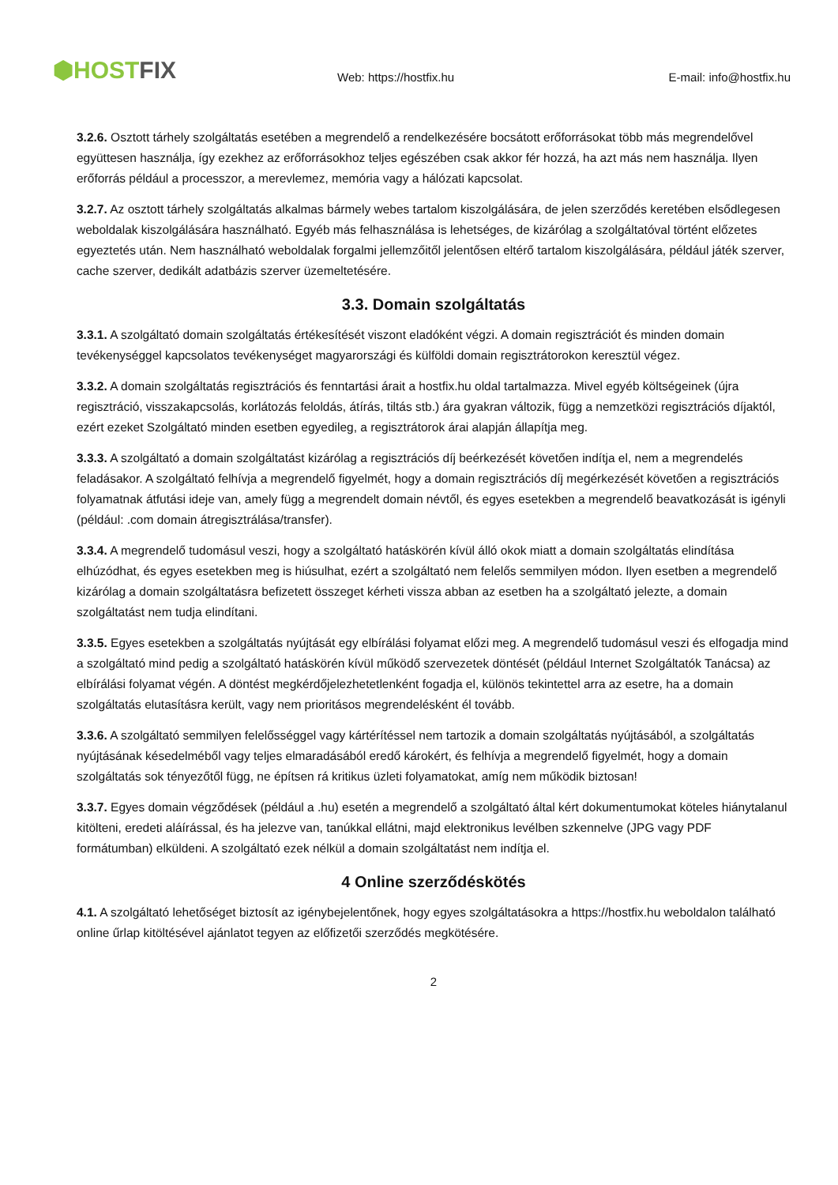⬢HOSTFIX
Web: https://hostfix.hu
E-mail: info@hostfix.hu
3.2.6. Osztott tárhely szolgáltatás esetében a megrendelő a rendelkezésére bocsátott erőforrásokat több más megrendelővel együttesen használja, így ezekhez az erőforrásokhoz teljes egészében csak akkor fér hozzá, ha azt más nem használja. Ilyen erőforrás például a processzor, a merevlemez, memória vagy a hálózati kapcsolat.
3.2.7. Az osztott tárhely szolgáltatás alkalmas bármely webes tartalom kiszolgálására, de jelen szerződés keretében elsődlegesen weboldalak kiszolgálására használható. Egyéb más felhasználása is lehetséges, de kizárólag a szolgáltatóval történt előzetes egyeztetés után. Nem használható weboldalak forgalmi jellemzőitől jelentősen eltérő tartalom kiszolgálására, például játék szerver, cache szerver, dedikált adatbázis szerver üzemeltetésére.
3.3. Domain szolgáltatás
3.3.1. A szolgáltató domain szolgáltatás értékesítését viszont eladóként végzi. A domain regisztrációt és minden domain tevékenységgel kapcsolatos tevékenységet magyarországi és külföldi domain regisztrátorokon keresztül végez.
3.3.2. A domain szolgáltatás regisztrációs és fenntartási árait a hostfix.hu oldal tartalmazza. Mivel egyéb költségeinek (újra regisztráció, visszakapcsolás, korlátozás feloldás, átírás, tiltás stb.) ára gyakran változik, függ a nemzetközi regisztrációs díjaktól, ezért ezeket Szolgáltató minden esetben egyedileg, a regisztrátorok árai alapján állapítja meg.
3.3.3. A szolgáltató a domain szolgáltatást kizárólag a regisztrációs díj beérkezését követően indítja el, nem a megrendelés feladásakor. A szolgáltató felhívja a megrendelő figyelmét, hogy a domain regisztrációs díj megérkezését követően a regisztrációs folyamatnak átfutási ideje van, amely függ a megrendelt domain névtől, és egyes esetekben a megrendelő beavatkozását is igényli (például: .com domain átregisztrálása/transfer).
3.3.4. A megrendelő tudomásul veszi, hogy a szolgáltató hatáskörén kívül álló okok miatt a domain szolgáltatás elindítása elhúzódhat, és egyes esetekben meg is hiúsulhat, ezért a szolgáltató nem felelős semmilyen módon. Ilyen esetben a megrendelő kizárólag a domain szolgáltatásra befizetett összeget kérheti vissza abban az esetben ha a szolgáltató jelezte, a domain szolgáltatást nem tudja elindítani.
3.3.5. Egyes esetekben a szolgáltatás nyújtását egy elbírálási folyamat előzi meg. A megrendelő tudomásul veszi és elfogadja mind a szolgáltató mind pedig a szolgáltató hatáskörén kívül működő szervezetek döntését (például Internet Szolgáltatók Tanácsa) az elbírálási folyamat végén. A döntést megkérdőjelezhetetlenként fogadja el, különös tekintettel arra az esetre, ha a domain szolgáltatás elutasításra került, vagy nem prioritásos megrendelésként él tovább.
3.3.6. A szolgáltató semmilyen felelősséggel vagy kártérítéssel nem tartozik a domain szolgáltatás nyújtásából, a szolgáltatás nyújtásának késedelméből vagy teljes elmaradásából eredő károkért, és felhívja a megrendelő figyelmét, hogy a domain szolgáltatás sok tényezőtől függ, ne építsen rá kritikus üzleti folyamatokat, amíg nem működik biztosan!
3.3.7. Egyes domain végződések (például a .hu) esetén a megrendelő a szolgáltató által kért dokumentumokat köteles hiánytalanul kitölteni, eredeti aláírással, és ha jelezve van, tanúkkal ellátni, majd elektronikus levélben szkennelve (JPG vagy PDF formátumban) elküldeni. A szolgáltató ezek nélkül a domain szolgáltatást nem indítja el.
4 Online szerződéskötés
4.1. A szolgáltató lehetőséget biztosít az igénybejelentőnek, hogy egyes szolgáltatásokra a https://hostfix.hu weboldalon található online űrlap kitöltésével ajánlatot tegyen az előfizetői szerződés megkötésére.
2